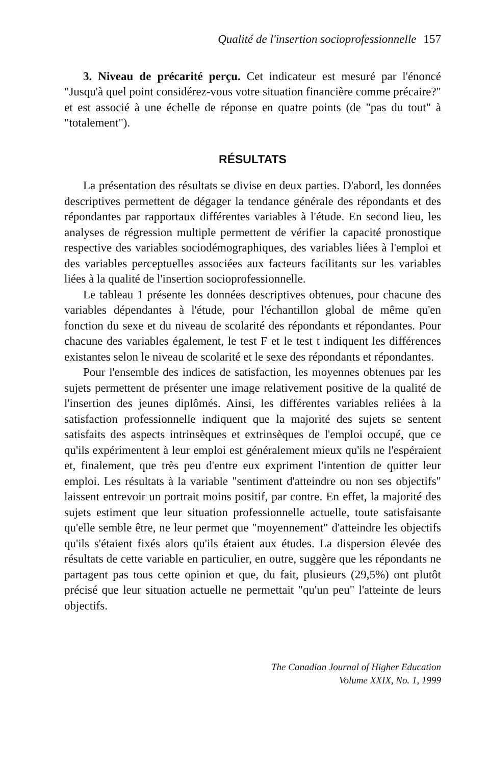Qualité de l'insertion socioprofessionnelle 157
3. Niveau de précarité perçu. Cet indicateur est mesuré par l'énoncé "Jusqu'à quel point considérez-vous votre situation financière comme précaire?" et est associé à une échelle de réponse en quatre points (de "pas du tout" à "totalement").
RÉSULTATS
La présentation des résultats se divise en deux parties. D'abord, les données descriptives permettent de dégager la tendance générale des répondants et des répondantes par rapportaux différentes variables à l'étude. En second lieu, les analyses de régression multiple permettent de vérifier la capacité pronostique respective des variables sociodémographiques, des variables liées à l'emploi et des variables perceptuelles associées aux facteurs facilitants sur les variables liées à la qualité de l'insertion socioprofessionnelle.
Le tableau 1 présente les données descriptives obtenues, pour chacune des variables dépendantes à l'étude, pour l'échantillon global de même qu'en fonction du sexe et du niveau de scolarité des répondants et répondantes. Pour chacune des variables également, le test F et le test t indiquent les différences existantes selon le niveau de scolarité et le sexe des répondants et répondantes.
Pour l'ensemble des indices de satisfaction, les moyennes obtenues par les sujets permettent de présenter une image relativement positive de la qualité de l'insertion des jeunes diplômés. Ainsi, les différentes variables reliées à la satisfaction professionnelle indiquent que la majorité des sujets se sentent satisfaits des aspects intrinsèques et extrinsèques de l'emploi occupé, que ce qu'ils expérimentent à leur emploi est généralement mieux qu'ils ne l'espéraient et, finalement, que très peu d'entre eux expriment l'intention de quitter leur emploi. Les résultats à la variable "sentiment d'atteindre ou non ses objectifs" laissent entrevoir un portrait moins positif, par contre. En effet, la majorité des sujets estiment que leur situation professionnelle actuelle, toute satisfaisante qu'elle semble être, ne leur permet que "moyennement" d'atteindre les objectifs qu'ils s'étaient fixés alors qu'ils étaient aux études. La dispersion élevée des résultats de cette variable en particulier, en outre, suggère que les répondants ne partagent pas tous cette opinion et que, du fait, plusieurs (29,5%) ont plutôt précisé que leur situation actuelle ne permettait "qu'un peu" l'atteinte de leurs objectifs.
The Canadian Journal of Higher Education
Volume XXIX, No. 1, 1999